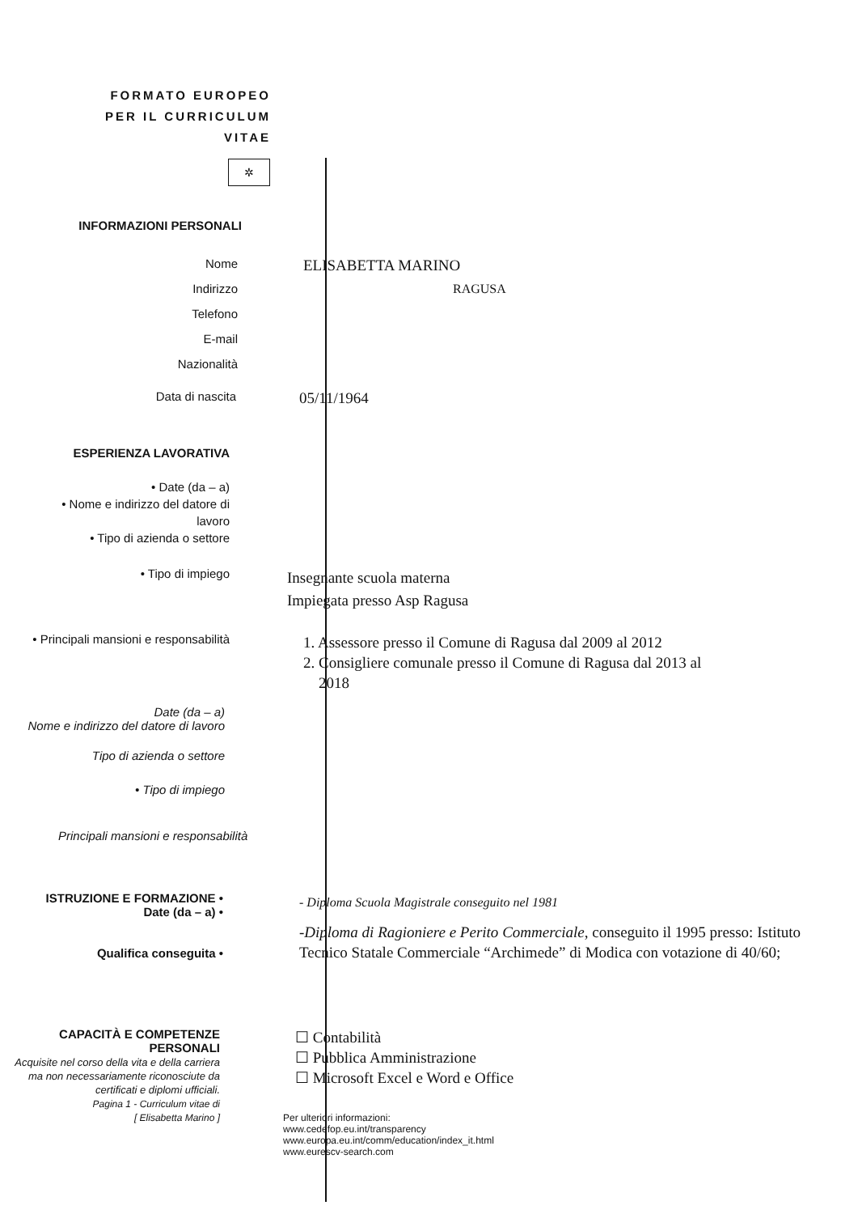FORMATO EUROPEO
PER IL CURRICULUM
VITAE
✲
INFORMAZIONI PERSONALI
Nome
ELISABETTA MARINO
Indirizzo RAGUSA
Telefono
E-mail
Nazionalità
Data di nascita
05/11/1964
ESPERIENZA LAVORATIVA
• Date (da – a)
• Nome e indirizzo del datore di
lavoro
• Tipo di azienda o settore
• Tipo di impiego
Insegnante scuola materna
Impiegata presso Asp Ragusa
• Principali mansioni e responsabilità
1. Assessore presso il Comune di Ragusa dal 2009 al 2012
2. Consigliere comunale presso il Comune di Ragusa dal 2013 al
2018
Date (da – a)
Nome e indirizzo del datore di lavoro
Tipo di azienda o settore
• Tipo di impiego
Principali mansioni e responsabilità
ISTRUZIONE E FORMAZIONE •
Date (da – a) •
Qualifica conseguita •
- Diploma Scuola Magistrale conseguito nel 1981
-Diploma di Ragioniere e Perito Commerciale, conseguito il 1995 presso: Istituto Tecnico Statale Commerciale “Archimede” di Modica con votazione di 40/60;
CAPACITÀ E COMPETENZE
PERSONALI
Acquisite nel corso della vita e della carriera ma non necessariamente riconosciute da certificati e diplomi ufficiali.
Pagina 1 - Curriculum vitae di
[ Elisabetta Marino ]
☐ Contabilità
☐ Pubblica Amministrazione
☐ Microsoft Excel e Word e Office
Per ulteriori informazioni:
www.cedefop.eu.int/transparency
www.europa.eu.int/comm/education/index_it.html
www.eurescv-search.com